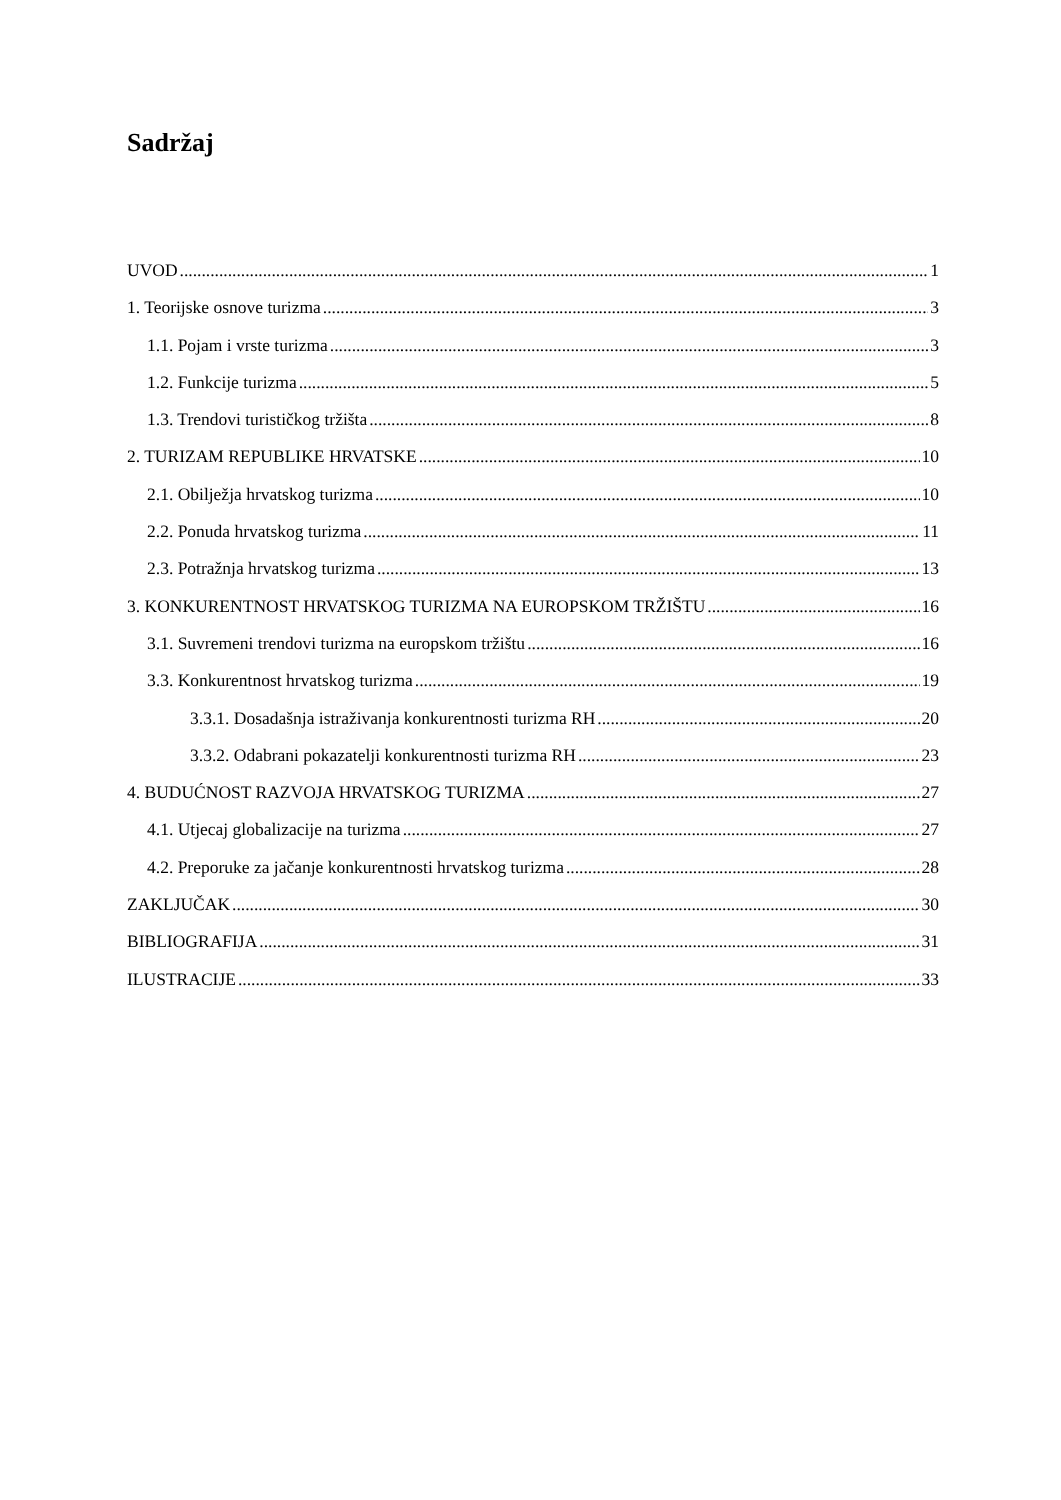Sadržaj
UVOD 1
1. Teorijske osnove turizma 3
1.1. Pojam i vrste turizma 3
1.2. Funkcije turizma 5
1.3. Trendovi turističkog tržišta 8
2. TURIZAM REPUBLIKE HRVATSKE 10
2.1. Obilježja hrvatskog turizma 10
2.2. Ponuda hrvatskog turizma 11
2.3. Potražnja hrvatskog turizma 13
3. KONKURENTNOST HRVATSKOG TURIZMA NA EUROPSKOM TRŽIŠTU 16
3.1. Suvremeni trendovi turizma na europskom tržištu 16
3.3. Konkurentnost hrvatskog turizma 19
3.3.1. Dosadašnja istraživanja konkurentnosti turizma RH 20
3.3.2. Odabrani pokazatelji konkurentnosti turizma RH 23
4. BUDUĆNOST RAZVOJA HRVATSKOG TURIZMA 27
4.1. Utjecaj globalizacije na turizma 27
4.2. Preporuke za jačanje konkurentnosti hrvatskog turizma 28
ZAKLJUČAK 30
BIBLIOGRAFIJA 31
ILUSTRACIJE 33